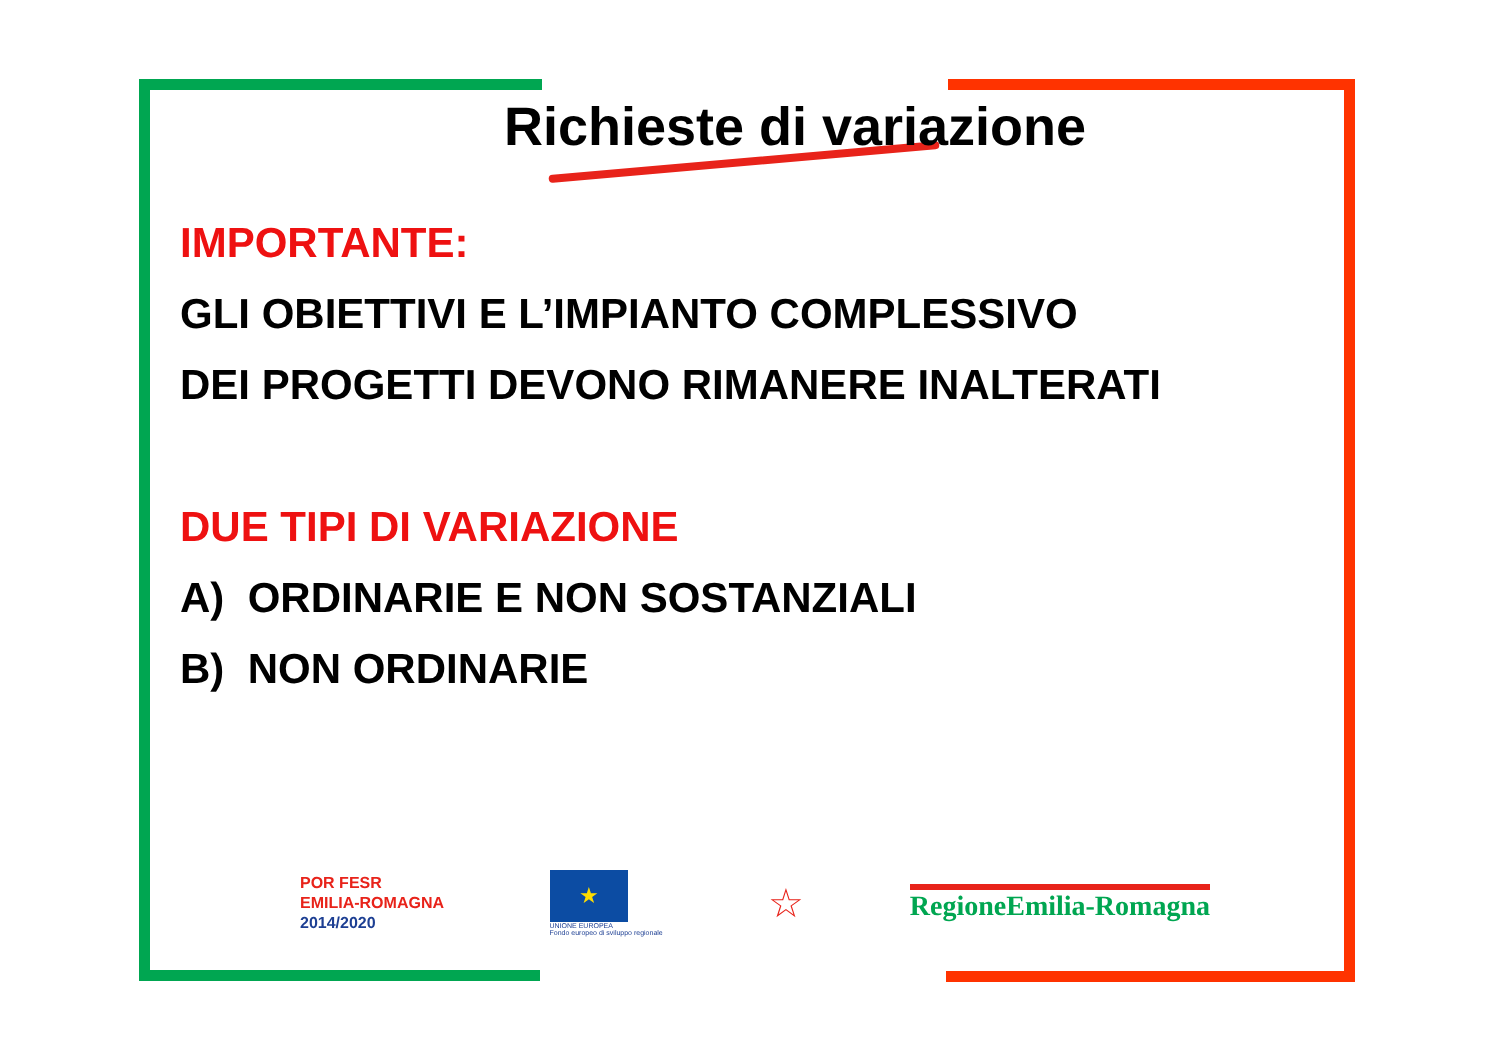Richieste di variazione
IMPORTANTE:
GLI OBIETTIVI E L’IMPIANTO COMPLESSIVO
DEI PROGETTI DEVONO RIMANERE INALTERATI
DUE TIPI DI VARIAZIONE
A) ORDINARIE E NON SOSTANZIALI
B) NON ORDINARIE
POR FESR
EMILIA-ROMAGNA
2014/2020
★
UNIONE EUROPEA
Fondo europeo di sviluppo regionale
☆
RegioneEmilia-Romagna